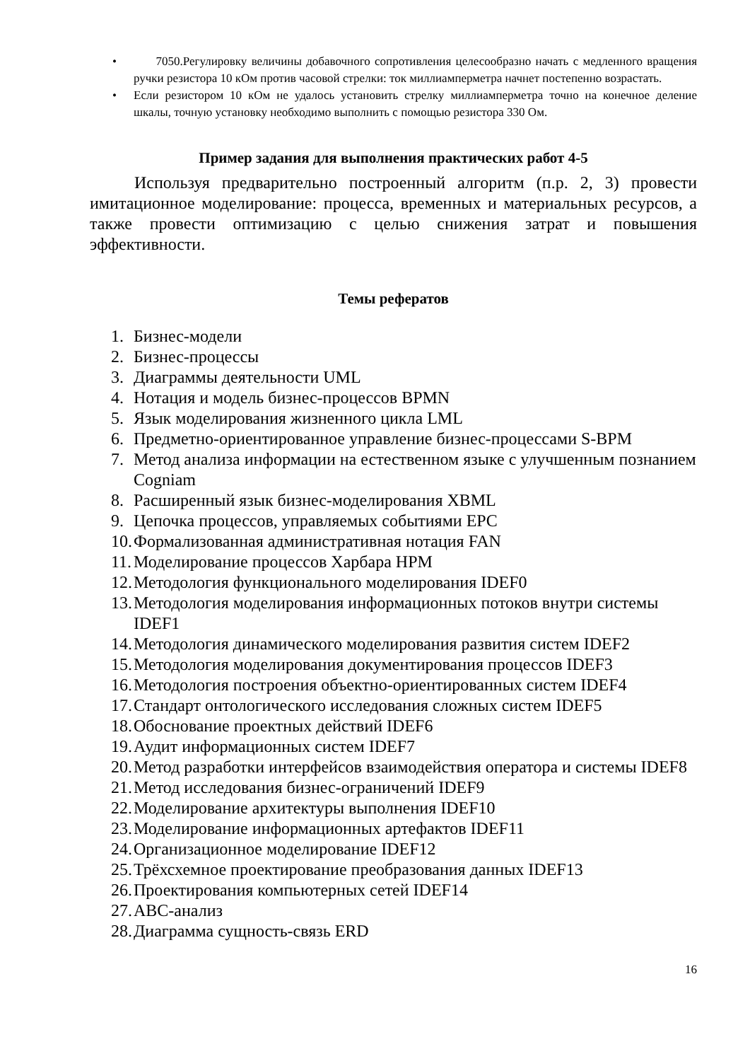• 7050.Регулировку величины добавочного сопротивления целесообразно начать с медленного вращения ручки резистора 10 кОм против часовой стрелки: ток миллиамперметра начнет постепенно возрастать.
• Если резистором 10 кОм не удалось установить стрелку миллиамперметра точно на конечное деление шкалы, точную установку необходимо выполнить с помощью резистора 330 Ом.
Пример задания для выполнения практических работ 4-5
Используя предварительно построенный алгоритм (п.р. 2, 3) провести имитационное моделирование: процесса, временных и материальных ресурсов, а также провести оптимизацию с целью снижения затрат и повышения эффективности.
Темы рефератов
1. Бизнес-модели
2. Бизнес-процессы
3. Диаграммы деятельности UML
4. Нотация и модель бизнес-процессов BPMN
5. Язык моделирования жизненного цикла LML
6. Предметно-ориентированное управление бизнес-процессами S-BPM
7. Метод анализа информации на естественном языке с улучшенным познанием Cogniam
8. Расширенный язык бизнес-моделирования XBML
9. Цепочка процессов, управляемых событиями EPC
10. Формализованная административная нотация FAN
11. Моделирование процессов Харбара HPM
12. Методология функционального моделирования IDEF0
13. Методология моделирования информационных потоков внутри системы IDEF1
14. Методология динамического моделирования развития систем IDEF2
15. Методология моделирования документирования процессов IDEF3
16. Методология построения объектно-ориентированных систем IDEF4
17. Стандарт онтологического исследования сложных систем IDEF5
18. Обоснование проектных действий IDEF6
19. Аудит информационных систем IDEF7
20. Метод разработки интерфейсов взаимодействия оператора и системы IDEF8
21. Метод исследования бизнес-ограничений IDEF9
22. Моделирование архитектуры выполнения IDEF10
23. Моделирование информационных артефактов IDEF11
24. Организационное моделирование IDEF12
25. Трёхсхемное проектирование преобразования данных IDEF13
26. Проектирования компьютерных сетей IDEF14
27. ABC-анализ
28. Диаграмма сущность-связь ERD
16